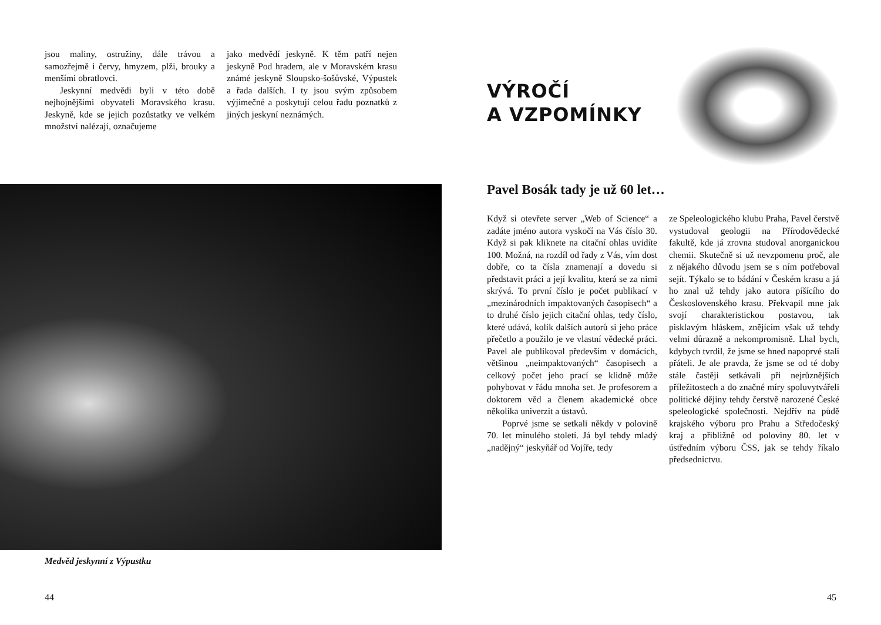jsou maliny, ostružiny, dále trávou a samozřejmě i červy, hmyzem, plži, brouky a menšími obratlovci.
Jeskynní medvědi byli v této době nejhojnějšími obyvateli Moravského krasu. Jeskyně, kde se jejich pozůstatky ve velkém množství nalézají, označujeme
jako medvědí jeskyně. K těm patří nejen jeskyně Pod hradem, ale v Moravském krasu známé jeskyně Sloupsko-šošůvské, Výpustek a řada dalších. I ty jsou svým způsobem výjimečné a poskytují celou řadu poznatků z jiných jeskyní neznámých.
Medvěd jeskynní z Výpustku
44
VÝROČÍ
A VZPOMÍNKY
Pavel Bosák tady je už 60 let…
Když si otevřete server „Web of Science“ a zadáte jméno autora vyskočí na Vás číslo 30. Když si pak kliknete na citační ohlas uvidíte 100. Možná, na rozdíl od řady z Vás, vím dost dobře, co ta čísla znamenají a dovedu si představit práci a její kvalitu, která se za nimi skrývá. To první číslo je počet publikací v „mezinárodních impaktovaných časopisech“ a to druhé číslo jejich citační ohlas, tedy číslo, které udává, kolik dalších autorů si jeho práce přečetlo a použilo je ve vlastní vědecké práci. Pavel ale publikoval především v domácích, většinou „neimpaktovaných“ časopisech a celkový počet jeho prací se klidně může pohybovat v řádu mnoha set. Je profesorem a doktorem věd a členem akademické obce několika univerzit a ústavů.
Poprvé jsme se setkali někdy v polovině 70. let minulého století. Já byl tehdy mladý „nadějný“ jeskyňář od Vojíře, tedy
ze Speleologického klubu Praha, Pavel čerstvě vystudoval geologii na Přírodovědecké fakultě, kde já zrovna studoval anorganickou chemii. Skutečně si už nevzpomenu proč, ale z nějakého důvodu jsem se s ním potřeboval sejít. Týkalo se to bádání v Českém krasu a já ho znal už tehdy jako autora píšícího do Československého krasu. Překvapil mne jak svojí charakteristickou postavou, tak pisklavým hláskem, znějícím však už tehdy velmi důrazně a nekompromisně. Lhal bych, kdybych tvrdil, že jsme se hned napoprvé stali přáteli. Je ale pravda, že jsme se od té doby stále častěji setkávali při nejrůznějších příležitostech a do značné míry spoluvytvářeli politické dějiny tehdy čerstvě narozené České speleologické společnosti. Nejdřív na půdě krajského výboru pro Prahu a Středočeský kraj a přibližně od poloviny 80. let v ústředním výboru ČSS, jak se tehdy říkalo předsednictvu.
45